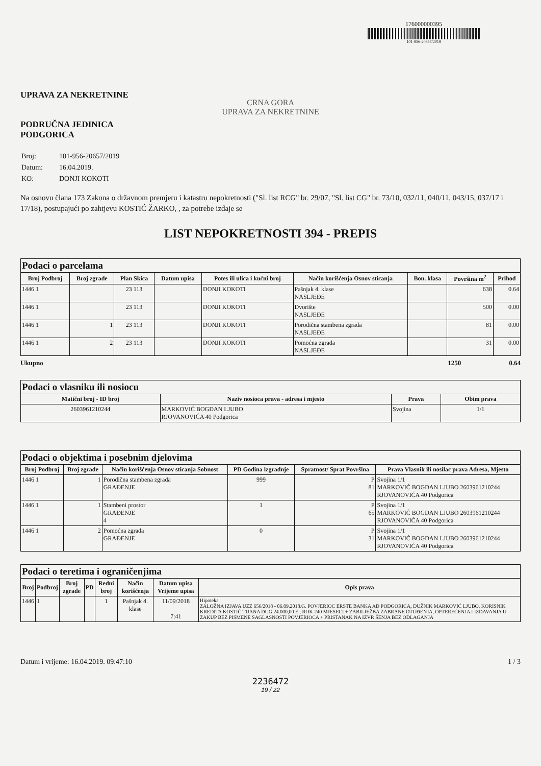176000000395
101-956-20657/2019
UPRAVA ZA NEKRETNINE
CRNA GORA
UPRAVA ZA NEKRETNINE
PODRUČNA JEDINICA
PODGORICA
| Broj: | 101-956-20657/2019 |
| Datum: | 16.04.2019. |
| KO: | DONJI KOKOTI |
Na osnovu člana 173 Zakona o državnom premjeru i katastru nepokretnosti ("Sl. list RCG" br. 29/07, "Sl. list CG" br. 73/10, 032/11, 040/11, 043/15, 037/17 i 17/18), postupajući po zahtjevu KOSTIĆ ŽARKO, , za potrebe izdaje se
LIST NEPOKRETNOSTI 394 - PREPIS
| Podaci o parcelama | | | | | | | | |
| --- | --- | --- | --- | --- | --- | --- | --- | --- |
| Broj Podbroj | Broj zgrade | Plan Skica | Datum upisa | Potes ili ulica i kućni broj | Način korišćenja Osnov sticanja | Bon. klasa | Površina m<sup>2</sup> | Prihod |
| 1446 1 | | 23 113 | | DONJI KOKOTI | Pašnjak 4. klase NASLJEĐE | | 638 | 0.64 |
| 1446 1 | | 23 113 | | DONJI KOKOTI | Dvorište NASLJEĐE | | 500 | 0.00 |
| 1446 1 | 1 | 23 113 | | DONJI KOKOTI | Porodična stambena zgrada NASLJEĐE | | 81 | 0.00 |
| 1446 1 | 2 | 23 113 | | DONJI KOKOTI | Pomoćna zgrada NASLJEĐE | | 31 | 0.00 |
Ukupno 1250 0.64
| Podaci o vlasniku ili nosiocu | | | |
| --- | --- | --- | --- |
| Matični broj - ID broj | Naziv nosioca prava - adresa i mjesto | Prava | Obim prava |
| 2603961210244 | MARKOVIĆ BOGDAN LJUBO RJOVANOVIĆA 40 Podgorica | Svojina | 1/1 |
| Podaci o objektima i posebnim djelovima | | | | | |
| --- | --- | --- | --- | --- | --- |
| Broj Podbroj | Broj zgrade | Način korišćenja Osnov sticanja Sobnost | PD Godina izgradnje | Spratnost/ Sprat Površina | Prava Vlasnik ili nosilac prava Adresa, Mjesto |
| 1446 1 | 1 | Porodična stambena zgrada GRAĐENJE | 999 | P 81 | Svojina 1/1 MARKOVIĆ BOGDAN LJUBO 2603961210244 RJOVANOVIĆA 40 Podgorica |
| 1446 1 | 1 | Stambeni prostor GRAĐENJE 4 | 1 | P 65 | Svojina 1/1 MARKOVIĆ BOGDAN LJUBO 2603961210244 RJOVANOVIĆA 40 Podgorica |
| 1446 1 | 2 | Pomoćna zgrada GRAĐENJE | 0 | P 31 | Svojina 1/1 MARKOVIĆ BOGDAN LJUBO 2603961210244 RJOVANOVIĆA 40 Podgorica |
| Podaci o teretima i ograničenjima | | | | | | | |
| --- | --- | --- | --- | --- | --- | --- | --- |
| Broj | Podbroj | Broj zgrade | PD | Redni broj | Način korišćenja | Datum upisa Vrijeme upisa | Opis prava |
| 1446 | 1 | | | 1 | Pašnjak 4. klase | 11/09/2018 7:41 | Hipoteka ZALOŽNA IZJAVA UZZ 656/2018 - 06.09.2018.G. POVJERIOC ERSTE BANKA AD PODGORICA, DUŽNIK MARKOVIĆ LJUBO, KORISNIK KREDITA KOSTIĆ TIJANA DUG 24.000,00 E , ROK 240 MJESECI + ZABILJEŽBA ZABRANE OTUĐENJA, OPTEREĆENJA I IZDAVANJA U ZAKUP BEZ PISMENE SAGLASNOSTI POVJERIOCA + PRISTANAK NA IZVR ŠENJA BEZ ODLAGANJA |
Datum i vrijeme: 16.04.2019. 09:47:10 1 / 3
2236472
19 / 22